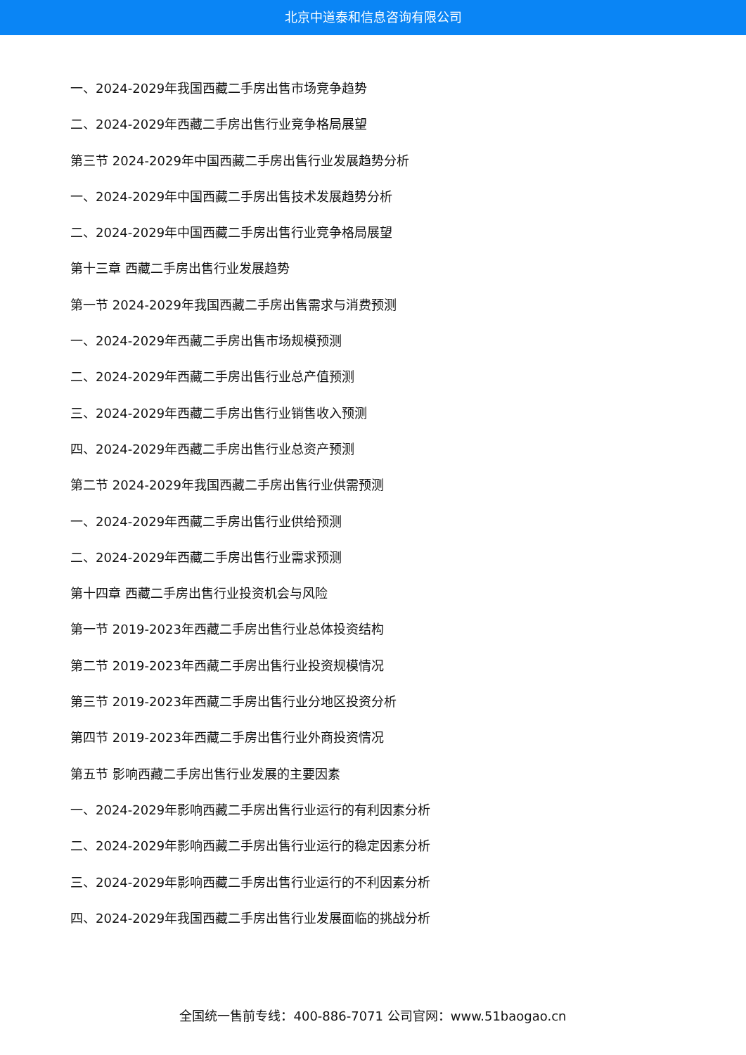北京中道泰和信息咨询有限公司
一、2024-2029年我国西藏二手房出售市场竞争趋势
二、2024-2029年西藏二手房出售行业竞争格局展望
第三节 2024-2029年中国西藏二手房出售行业发展趋势分析
一、2024-2029年中国西藏二手房出售技术发展趋势分析
二、2024-2029年中国西藏二手房出售行业竞争格局展望
第十三章 西藏二手房出售行业发展趋势
第一节 2024-2029年我国西藏二手房出售需求与消费预测
一、2024-2029年西藏二手房出售市场规模预测
二、2024-2029年西藏二手房出售行业总产值预测
三、2024-2029年西藏二手房出售行业销售收入预测
四、2024-2029年西藏二手房出售行业总资产预测
第二节 2024-2029年我国西藏二手房出售行业供需预测
一、2024-2029年西藏二手房出售行业供给预测
二、2024-2029年西藏二手房出售行业需求预测
第十四章 西藏二手房出售行业投资机会与风险
第一节 2019-2023年西藏二手房出售行业总体投资结构
第二节 2019-2023年西藏二手房出售行业投资规模情况
第三节 2019-2023年西藏二手房出售行业分地区投资分析
第四节 2019-2023年西藏二手房出售行业外商投资情况
第五节 影响西藏二手房出售行业发展的主要因素
一、2024-2029年影响西藏二手房出售行业运行的有利因素分析
二、2024-2029年影响西藏二手房出售行业运行的稳定因素分析
三、2024-2029年影响西藏二手房出售行业运行的不利因素分析
四、2024-2029年我国西藏二手房出售行业发展面临的挑战分析
全国统一售前专线：400-886-7071 公司官网：www.51baogao.cn